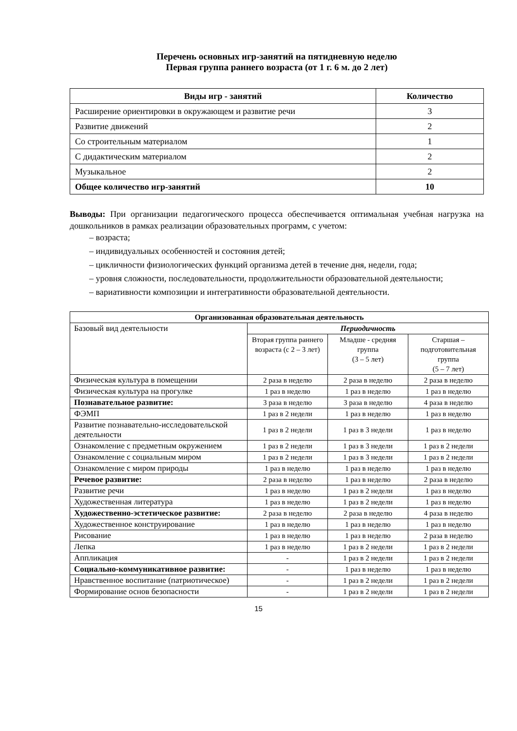Перечень основных игр-занятий на пятидневную неделю
Первая группа раннего возраста (от 1 г. 6 м. до 2 лет)
| Виды игр - занятий | Количество |
| --- | --- |
| Расширение ориентировки в окружающем и развитие речи | 3 |
| Развитие движений | 2 |
| Со строительным материалом | 1 |
| С дидактическим материалом | 2 |
| Музыкальное | 2 |
| Общее количество игр-занятий | 10 |
Выводы: При организации педагогического процесса обеспечивается оптимальная учебная нагрузка на дошкольников в рамках реализации образовательных программ, с учетом:
– возраста;
– индивидуальных особенностей и состояния детей;
– цикличности физиологических функций организма детей в течение дня, недели, года;
– уровня сложности, последовательности, продолжительности образовательной деятельности;
– вариативности композиции и интегративности образовательной деятельности.
| Организованная образовательная деятельность | | | |
| Базовый вид деятельности | Периодичность | | |
| | Вторая группа раннего возраста (с 2 – 3 лет) | Младше - средняя группа (3 – 5 лет) | Старшая – подготовительная группа (5 – 7 лет) |
| Физическая культура в помещении | 2 раза в неделю | 2 раза в неделю | 2 раза в неделю |
| Физическая культура на прогулке | 1 раз в неделю | 1 раз в неделю | 1 раз в неделю |
| Познавательное развитие: | 3 раза в неделю | 3 раза в неделю | 4 раза в неделю |
| ФЭМП | 1 раз в 2 недели | 1 раз в неделю | 1 раз в неделю |
| Развитие познавательно-исследовательской деятельности | 1 раз в 2 недели | 1 раз в 3 недели | 1 раз в неделю |
| Ознакомление с предметным окружением | 1 раз в 2 недели | 1 раз в 3 недели | 1 раз в 2 недели |
| Ознакомление с социальным миром | 1 раз в 2 недели | 1 раз в 3 недели | 1 раз в 2 недели |
| Ознакомление с миром природы | 1 раз в неделю | 1 раз в неделю | 1 раз в неделю |
| Речевое развитие: | 2 раза в неделю | 1 раз в неделю | 2 раза в неделю |
| Развитие речи | 1 раз в неделю | 1 раз в 2 недели | 1 раз в неделю |
| Художественная литература | 1 раз в неделю | 1 раз в 2 недели | 1 раз в неделю |
| Художественно-эстетическое развитие: | 2 раза в неделю | 2 раза в неделю | 4 раза в неделю |
| Художественное конструирование | 1 раз в неделю | 1 раз в неделю | 1 раз в неделю |
| Рисование | 1 раз в неделю | 1 раз в неделю | 2 раза в неделю |
| Лепка | 1 раз в неделю | 1 раз в 2 недели | 1 раз в 2 недели |
| Аппликация | - | 1 раз в 2 недели | 1 раз в 2 недели |
| Социально-коммуникативное развитие: | - | 1 раз в неделю | 1 раз в неделю |
| Нравственное воспитание (патриотическое) | - | 1 раз в 2 недели | 1 раз в 2 недели |
| Формирование основ безопасности | - | 1 раз в 2 недели | 1 раз в 2 недели |
15